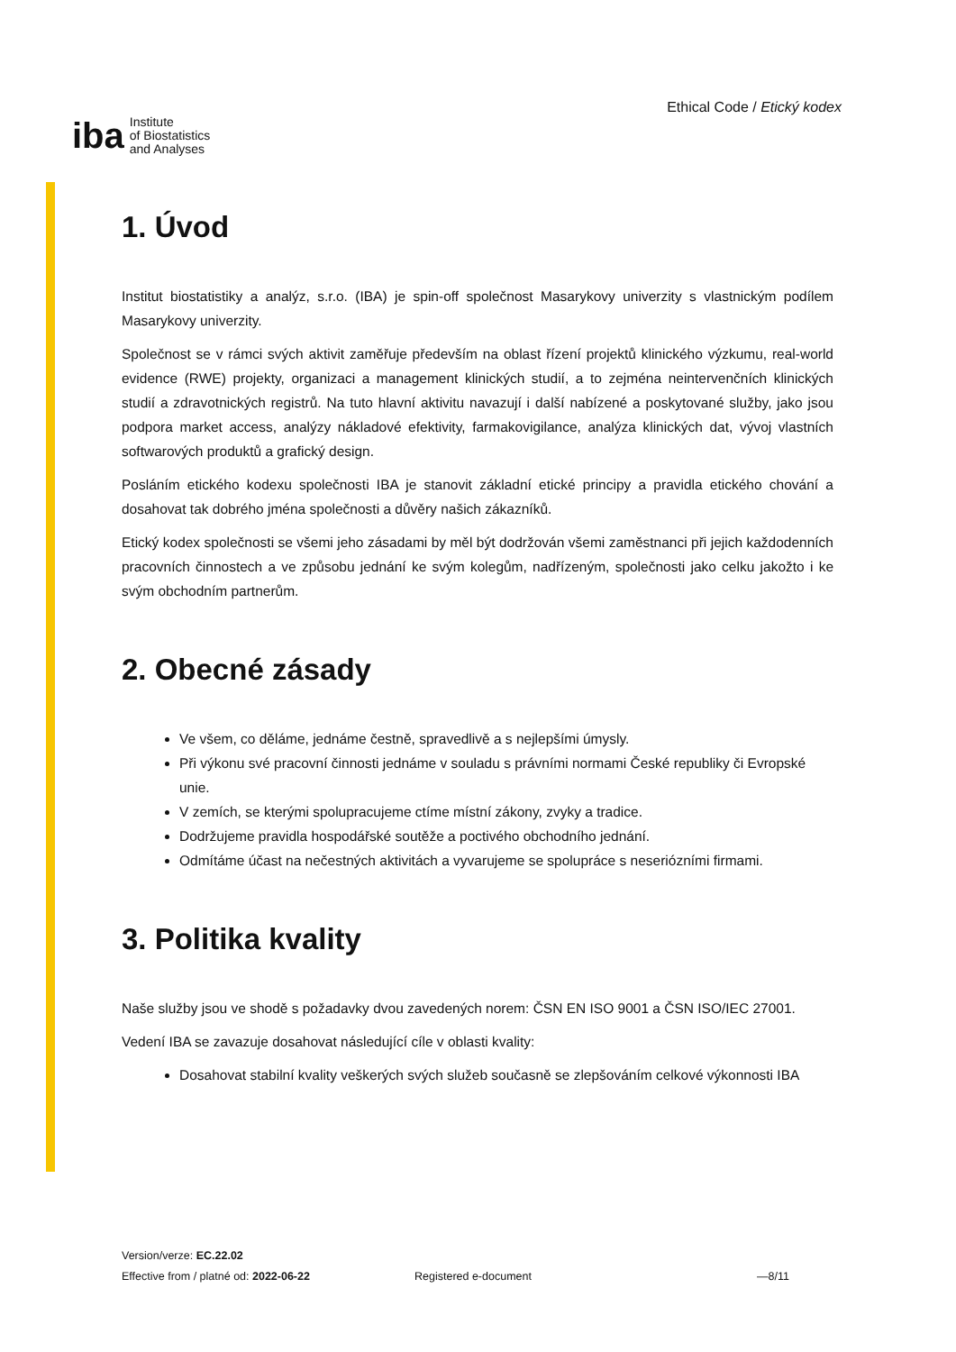iba Institute
of Biostatistics
and Analyses
Ethical Code / Etický kodex
1. Úvod
Institut biostatistiky a analýz, s.r.o. (IBA) je spin-off společnost Masarykovy univerzity s vlastnickým podílem Masarykovy univerzity.
Společnost se v rámci svých aktivit zaměřuje především na oblast řízení projektů klinického výzkumu, real-world evidence (RWE) projekty, organizaci a management klinických studií, a to zejména neintervenčních klinických studií a zdravotnických registrů. Na tuto hlavní aktivitu navazují i další nabízené a poskytované služby, jako jsou podpora market access, analýzy nákladové efektivity, farmakovigilance, analýza klinických dat, vývoj vlastních softwarových produktů a grafický design.
Posláním etického kodexu společnosti IBA je stanovit základní etické principy a pravidla etického chování a dosahovat tak dobrého jména společnosti a důvěry našich zákazníků.
Etický kodex společnosti se všemi jeho zásadami by měl být dodržován všemi zaměstnanci při jejich každodenních pracovních činnostech a ve způsobu jednání ke svým kolegům, nadřízeným, společnosti jako celku jakožto i ke svým obchodním partnerům.
2. Obecné zásady
Ve všem, co děláme, jednáme čestně, spravedlivě a s nejlepšími úmysly.
Při výkonu své pracovní činnosti jednáme v souladu s právními normami České republiky či Evropské unie.
V zemích, se kterými spolupracujeme ctíme místní zákony, zvyky a tradice.
Dodržujeme pravidla hospodářské soutěže a poctivého obchodního jednání.
Odmítáme účast na nečestných aktivitách a vyvarujeme se spolupráce s neseriózními firmami.
3. Politika kvality
Naše služby jsou ve shodě s požadavky dvou zavedených norem: ČSN EN ISO 9001 a ČSN ISO/IEC 27001.
Vedení IBA se zavazuje dosahovat následující cíle v oblasti kvality:
Dosahovat stabilní kvality veškerých svých služeb současně se zlepšováním celkové výkonnosti IBA
Version/verze: EC.22.02
Effective from / platné od: 2022-06-22
Registered e-document —8/11